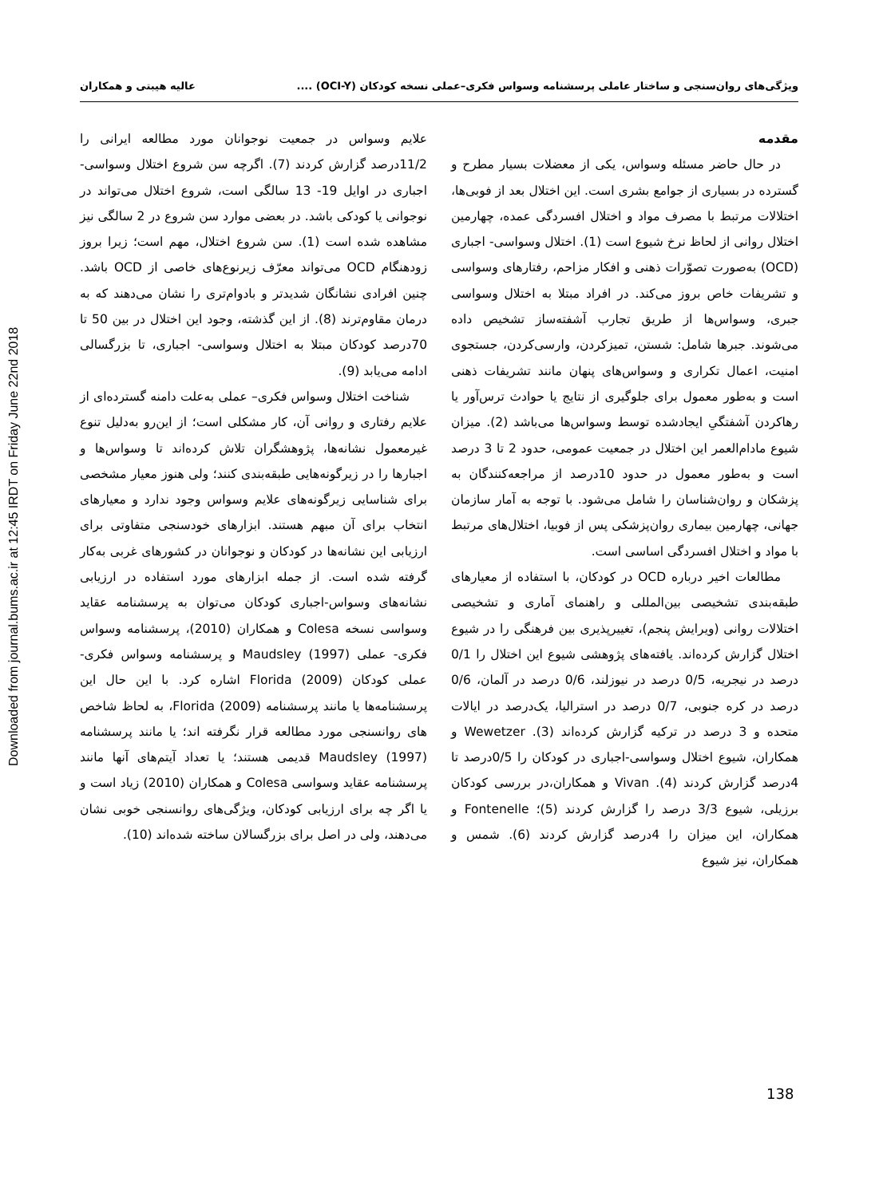Downloaded from journal.bums.ac.ir at 12:45 IRDT on Friday June 22nd 2018
ویژگی‌های روان‌سنجی و ساختار عاملی پرسشنامه وسواس فکری–عملی نسخه کودکان (OCI-Y) .... عالیه هیبتی و همکاران
مقدمه
در حال حاضر مسئله وسواس، یکی از معضلات بسیار مطرح و گسترده در بسیاری از جوامع بشری است. این اختلال بعد از فوبی‌ها، اختلالات مرتبط با مصرف مواد و اختلال افسردگی عمده، چهارمین اختلال روانی از لحاظ نرخ شیوع است (1). اختلال وسواسی- اجباری (OCD) به‌صورت تصوّرات ذهنی و افکار مزاحم، رفتارهای وسواسی و تشریفات خاص بروز می‌کند. در افراد مبتلا به اختلال وسواسی جبری، وسواس‌ها از طریق تجارب آشفته‌ساز تشخیص داده می‌شوند. جبرها شامل: شستن، تمیزکردن، وارسی‌کردن، جستجوی امنیت، اعمال تکراری و وسواس‌های پنهان مانند تشریفات ذهنی است و به‌طور معمول برای جلوگیری از نتایج یا حوادث ترس‌آور یا رهاکردن آشفتگیِ ایجادشده توسط وسواس‌ها می‌باشد (2). میزان شیوع مادام‌العمر این اختلال در جمعیت عمومی، حدود 2 تا 3 درصد است و به‌طور معمول در حدود 10درصد از مراجعه‌کنندگان به پزشکان و روان‌شناسان را شامل می‌شود. با توجه به آمار سازمان جهانی، چهارمین بیماری روان‌پزشکی پس از فوبیا، اختلال‌های مرتبط با مواد و اختلال افسردگی اساسی است.
مطالعات اخیر درباره OCD در کودکان، با استفاده از معیارهای طبقه‌بندی تشخیصی بین‌المللی و راهنمای آماری و تشخیصی اختلالات روانی (ویرایش پنجم)، تغییرپذیری بین فرهنگی را در شیوع اختلال گزارش کرده‌اند. یافته‌های پژوهشی شیوع این اختلال را 0/1 درصد در نیجریه، 0/5 درصد در نیوزلند، 0/6 درصد در آلمان، 0/6 درصد در کره جنوبی، 0/7 درصد در استرالیا، یک‌درصد در ایالات متحده و 3 درصد در ترکیه گزارش کرده‌اند (3). Wewetzer و همکاران، شیوع اختلال وسواسی-اجباری در کودکان را 0/5درصد تا 4درصد گزارش کردند (4). Vivan و همکاران،در بررسی کودکان برزیلی، شیوع 3/3 درصد را گزارش کردند (5)؛ Fontenelle و همکاران، این میزان را 4درصد گزارش کردند (6). شمس و همکاران، نیز شیوع
علایم وسواس در جمعیت نوجوانان مورد مطالعه ایرانی را 11/2درصد گزارش کردند (7). اگرچه سن شروع اختلال وسواسی- اجباری در اوایل 19- 13 سالگی است، شروع اختلال می‌تواند در نوجوانی یا کودکی باشد. در بعضی موارد سن شروع در 2 سالگی نیز مشاهده شده است (1). سن شروع اختلال، مهم است؛ زیرا بروز زودهنگام OCD می‌تواند معرّف زیرنوع‌های خاصی از OCD باشد. چنین افرادی نشانگان شدیدتر و بادوام‌تری را نشان می‌دهند که به درمان مقاوم‌ترند (8). از این گذشته، وجود این اختلال در بین 50 تا 70درصد کودکان مبتلا به اختلال وسواسی- اجباری، تا بزرگسالی ادامه می‌یابد (9).
شناخت اختلال وسواس فکری– عملی به‌علت دامنه گسترده‌ای از علایم رفتاری و روانی آن، کار مشکلی است؛ از این‌رو به‌دلیل تنوع غیرمعمول نشانه‌ها، پژوهشگران تلاش کرده‌اند تا وسواس‌ها و اجبارها را در زیرگونه‌هایی طبقه‌بندی کنند؛ ولی هنوز معیار مشخصی برای شناسایی زیرگونه‌های علایم وسواس وجود ندارد و معیارهای انتخاب برای آن مبهم هستند. ابزارهای خودسنجی متفاوتی برای ارزیابی این نشانه‌ها در کودکان و نوجوانان در کشورهای غربی به‌کار گرفته شده است. از جمله ابزارهای مورد استفاده در ارزیابی نشانه‌های وسواس-اجباری کودکان می‌توان به پرسشنامه عقاید وسواسی نسخه Colesa و همکاران (2010)، پرسشنامه وسواس فکری- عملی Maudsley (1997) و پرسشنامه وسواس فکری- عملی کودکان Florida (2009) اشاره کرد. با این حال این پرسشنامه‌ها یا مانند پرسشنامه Florida (2009)، به لحاظ شاخص های روانسنجی مورد مطالعه قرار نگرفته اند؛ یا مانند پرسشنامه Maudsley (1997) قدیمی هستند؛ یا تعداد آیتم‌های آنها مانند پرسشنامه عقاید وسواسی Colesa و همکاران (2010) زیاد است و یا اگر چه برای ارزیابی کودکان، ویژگی‌های روانسنجی خوبی نشان می‌دهند، ولی در اصل برای بزرگسالان ساخته شده‌اند (10).
138